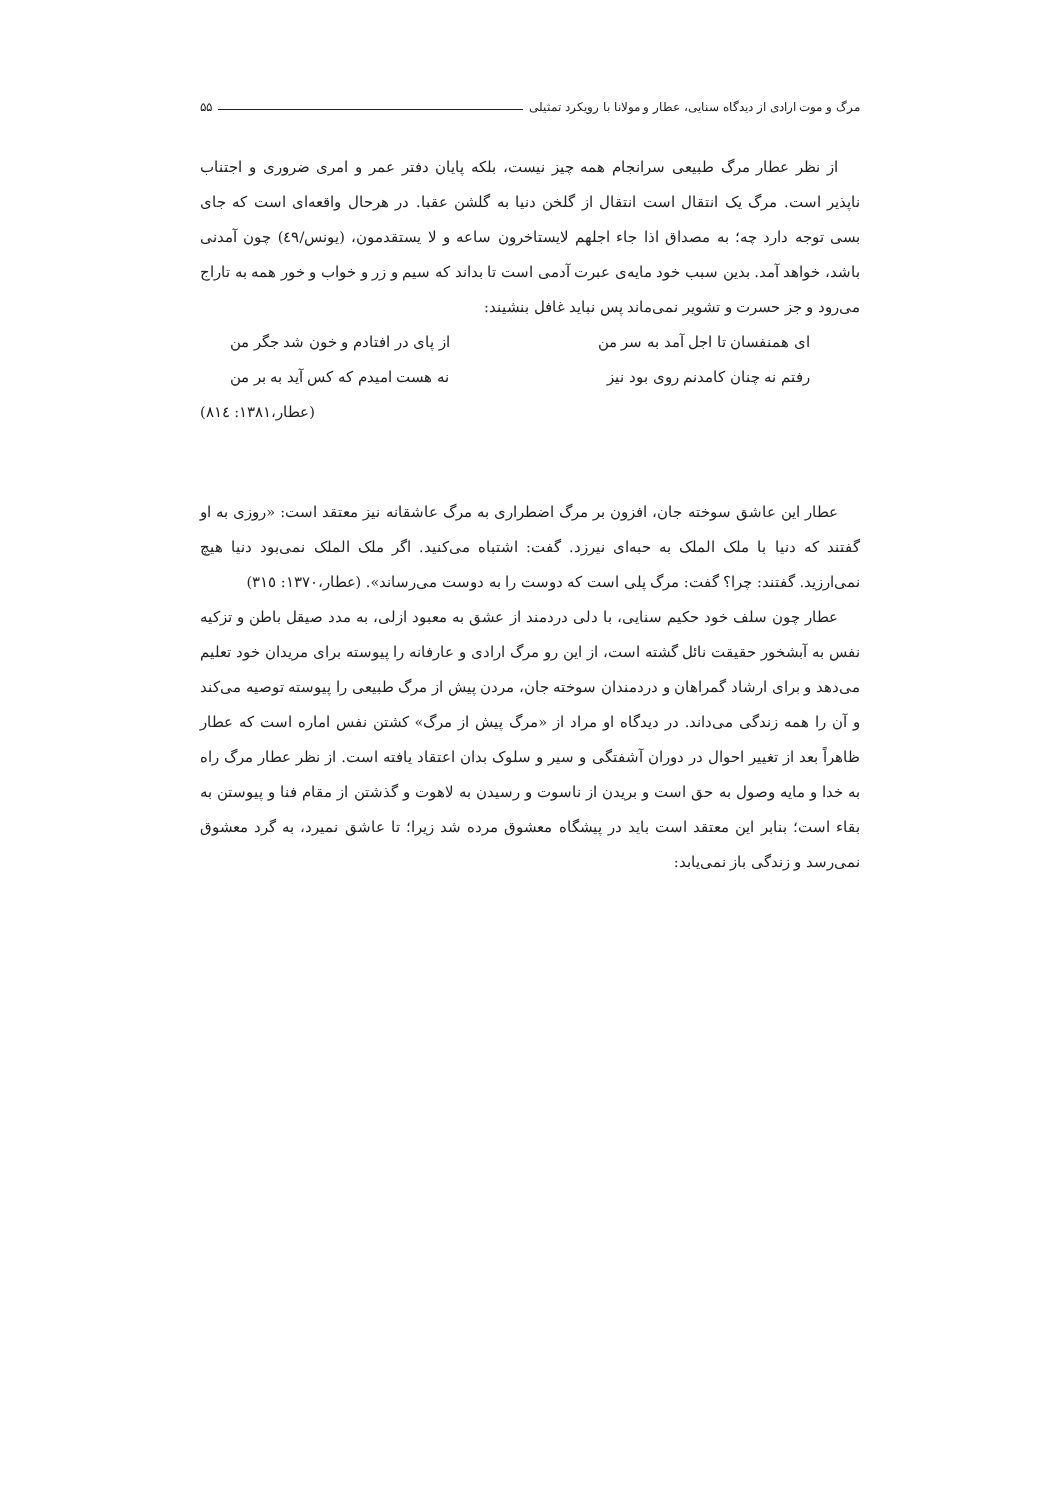مرگ و موت ارادی از دیدگاه سنایی، عطار و مولانا با رویکرد تمثیلی ۵۵
از نظر عطار مرگ طبیعی سرانجام همه چیز نیست، بلکه پایان دفتر عمر و امری ضروری و اجتناب ناپذیر است. مرگ یک انتقال است انتقال از گلخن دنیا به گلشن عقبا. در هرحال واقعه‌ای است که جای بسی توجه دارد چه؛ به مصداق اذا جاء اجلهم لایستاخرون ساعه و لا یستقدمون، (یونس/٤٩) چون آمدنی باشد، خواهد آمد. بدین سبب خود مایه‌ی عبرت آدمی است تا بداند که سیم و زر و خواب و خور همه به تاراج می‌رود و جز حسرت و تشویر نمی‌ماند پس نباید غافل بنشیند:
ای همنفسان تا اجل آمد به سر من از پای در افتادم و خون شد جگر من
رفتم نه چنان کامدنم روی بود نیز نه هست امیدم که کس آید به بر من
(عطار،١٣٨١: ٨١٤)
عطار این عاشق سوخته جان، افزون بر مرگ اضطراری به مرگ عاشقانه نیز معتقد است: «روزی به او گفتند که دنیا با ملک الملک به حبه‌ای نیرزد. گفت: اشتباه می‌کنید. اگر ملک الملک نمی‌بود دنیا هیچ نمی‌ارزید. گفتند: چرا؟ گفت: مرگ پلی است که دوست را به دوست می‌رساند». (عطار،١٣٧٠: ٣١٥)
عطار چون سلف خود حکیم سنایی، با دلی دردمند از عشق به معبود ازلی، به مدد صیقل باطن و تزکیه نفس به آبشخور حقیقت نائل گشته است، از این رو مرگ ارادی و عارفانه را پیوسته برای مریدان خود تعلیم می‌دهد و برای ارشاد گمراهان و دردمندان سوخته جان، مردن پیش از مرگ طبیعی را پیوسته توصیه می‌کند و آن را همه زندگی می‌داند. در دیدگاه او مراد از «مرگ پیش از مرگ» کشتن نفس اماره است که عطار ظاهراً بعد از تغییر احوال در دوران آشفتگی و سیر و سلوک بدان اعتقاد یافته است. از نظر عطار مرگ راه به خدا و مایه وصول به حق است و بریدن از ناسوت و رسیدن به لاهوت و گذشتن از مقام فنا و پیوستن به بقاء است؛ بنابر این معتقد است باید در پیشگاه معشوق مرده شد زیرا؛ تا عاشق نمیرد، به گرد معشوق نمی‌رسد و زندگی باز نمی‌یابد: